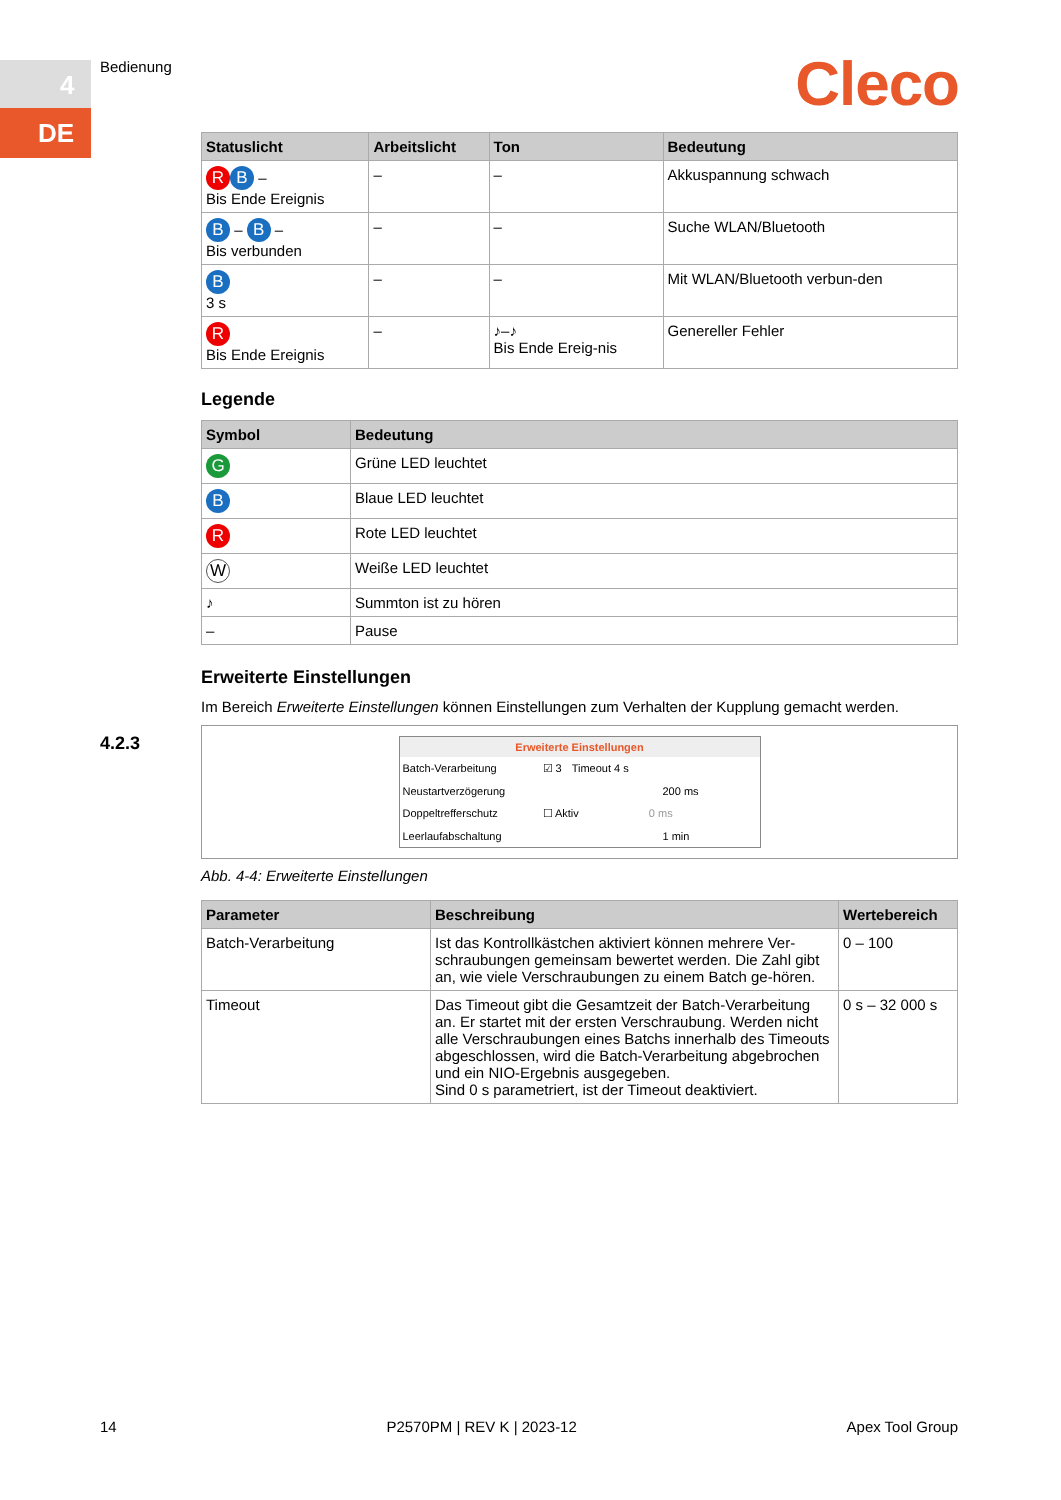4
DE
Bedienung Cleco
| Statuslicht | Arbeitslicht | Ton | Bedeutung |
| --- | --- | --- | --- |
| R B – Bis Ende Ereignis | – | – | Akkuspannung schwach |
| B – B – Bis verbunden | – | – | Suche WLAN/Bluetooth |
| B 3 s | – | – | Mit WLAN/Bluetooth verbun-den |
| R Bis Ende Ereignis | – | ♪–♪ Bis Ende Ereig-nis | Genereller Fehler |
Legende
| Symbol | Bedeutung |
| --- | --- |
| G | Grüne LED leuchtet |
| B | Blaue LED leuchtet |
| R | Rote LED leuchtet |
| W | Weiße LED leuchtet |
| ♪ | Summton ist zu hören |
| – | Pause |
Erweiterte Einstellungen
Im Bereich Erweiterte Einstellungen können Einstellungen zum Verhalten der Kupplung gemacht werden.
Erweiterte Einstellungen
Batch-Verarbeitung ☑ 3 Timeout 4 s
Neustartverzögerung 200 ms
Doppeltrefferschutz ☐ Aktiv 0 ms
Leerlaufabschaltung 1 min
Abb. 4-4: Erweiterte Einstellungen
| Parameter | Beschreibung | Wertebereich |
| --- | --- | --- |
| Batch-Verarbeitung | Ist das Kontrollkästchen aktiviert können mehrere Ver-schraubungen gemeinsam bewertet werden. Die Zahl gibt an, wie viele Verschraubungen zu einem Batch ge-hören. | 0 – 100 |
| Timeout | Das Timeout gibt die Gesamtzeit der Batch-Verarbeitung an. Er startet mit der ersten Verschraubung. Werden nicht alle Verschraubungen eines Batchs innerhalb des Timeouts abgeschlossen, wird die Batch-Verarbeitung abgebrochen und ein NIO-Ergebnis ausgegeben. Sind 0 s parametriert, ist der Timeout deaktiviert. | 0 s – 32 000 s |
4.2.3
14 P2570PM | REV K | 2023-12 Apex Tool Group